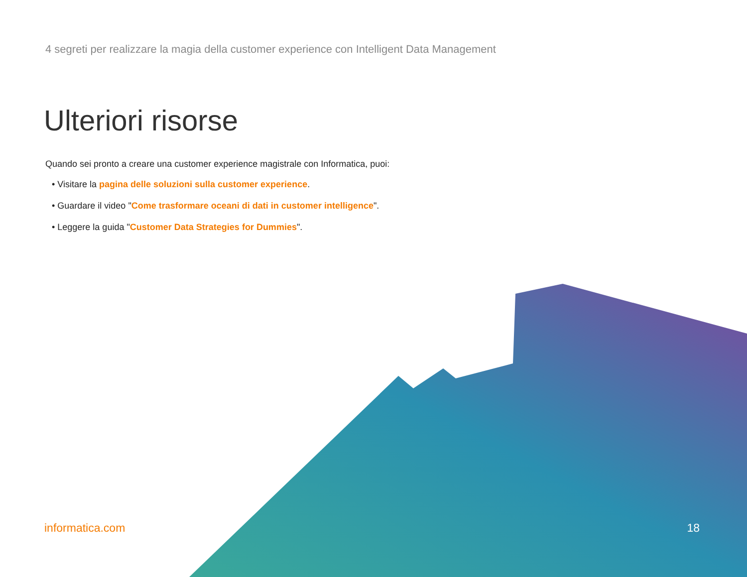4 segreti per realizzare la magia della customer experience con Intelligent Data Management
Ulteriori risorse
Quando sei pronto a creare una customer experience magistrale con Informatica, puoi:
• Visitare la pagina delle soluzioni sulla customer experience.
• Guardare il video "Come trasformare oceani di dati in customer intelligence".
• Leggere la guida "Customer Data Strategies for Dummies".
informatica.com 18